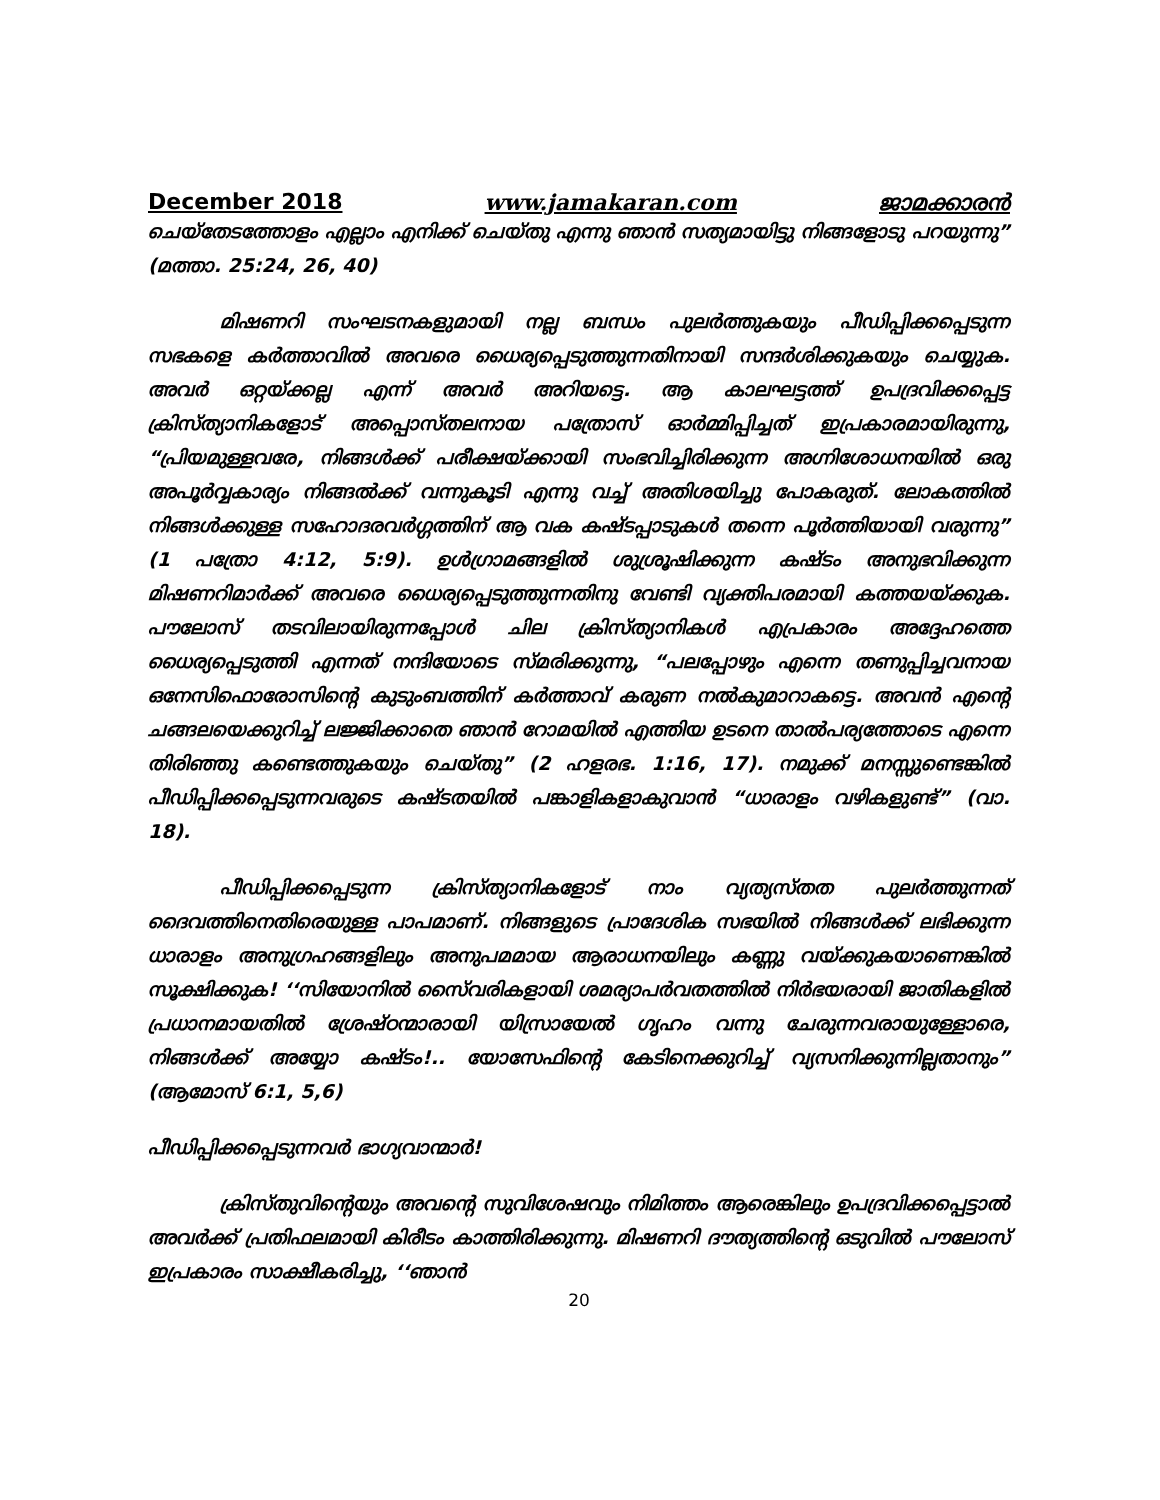December 2018 www.jamakaran.com ജാമക്കാരൻ
ചെയ്തേടത്തോളം എല്ലാം എനിക്ക് ചെയ്തു എന്നു ഞാൻ സത്യമായിട്ടു നിങ്ങളോടു പറയുന്നു” (മത്താ. 25:24, 26, 40)
മിഷണറി സംഘടനകളുമായി നല്ല ബന്ധം പുലർത്തുകയും പീഡിപ്പിക്കപ്പെടുന്ന സഭകളെ കർത്താവിൽ അവരെ ധൈര്യപ്പെടുത്തുന്നതിനായി സന്ദർശിക്കുകയും ചെയ്യുക. അവർ ഒറ്റയ്ക്കല്ല എന്ന് അവർ അറിയട്ടെ. ആ കാലഘട്ടത്ത് ഉപദ്രവിക്കപ്പെട്ട ക്രിസ്ത്യാനികളോട് അപ്പൊസ്തലനായ പത്രോസ് ഓർമ്മിപ്പിച്ചത് ഇപ്രകാരമായിരുന്നു, “പ്രിയമുള്ളവരേ, നിങ്ങൾക്ക് പരീക്ഷയ്ക്കായി സംഭവിച്ചിരിക്കുന്ന അഗ്നിശോധനയിൽ ഒരു അപൂർവ്വകാര്യം നിങ്ങൽക്ക് വന്നുകൂടി എന്നു വച്ച് അതിശയിച്ചു പോകരുത്. ലോകത്തിൽ നിങ്ങൾക്കുള്ള സഹോദരവർഗ്ഗത്തിന് ആ വക കഷ്ടപ്പാടുകൾ തന്നെ പൂർത്തിയായി വരുന്നു” (1 പത്രോ 4:12, 5:9). ഉൾഗ്രാമങ്ങളിൽ ശുശ്രൂഷിക്കുന്ന കഷ്ടം അനുഭവിക്കുന്ന മിഷണറിമാർക്ക് അവരെ ധൈര്യപ്പെടുത്തുന്നതിനു വേണ്ടി വ്യക്തിപരമായി കത്തയയ്ക്കുക. പൗലോസ് തടവിലായിരുന്നപ്പോൾ ചില ക്രിസ്ത്യാനികൾ എപ്രകാരം അദ്ദേഹത്തെ ധൈര്യപ്പെടുത്തി എന്നത് നന്ദിയോടെ സ്മരിക്കുന്നു, “പലപ്പോഴും എന്നെ തണുപ്പിച്ചവനായ ഒനേസിഫൊരോസിന്റെ കുടുംബത്തിന് കർത്താവ് കരുണ നൽകുമാറാകട്ടെ. അവൻ എന്റെ ചങ്ങലയെക്കുറിച്ച് ലജ്ജിക്കാതെ ഞാൻ റോമയിൽ എത്തിയ ഉടനെ താൽപര്യത്തോടെ എന്നെ തിരിഞ്ഞു കണ്ടെത്തുകയും ചെയ്തു” (2 ഹളരഭ. 1:16, 17). നമുക്ക് മനസ്സുണ്ടെങ്കിൽ പീഡിപ്പിക്കപ്പെടുന്നവരുടെ കഷ്ടതയിൽ പങ്കാളികളാകുവാൻ “ധാരാളം വഴികളുണ്ട്” (വാ. 18).
പീഡിപ്പിക്കപ്പെടുന്ന ക്രിസ്ത്യാനികളോട് നാം വ്യത്യസ്തത പുലർത്തുന്നത് ദൈവത്തിനെതിരെയുള്ള പാപമാണ്. നിങ്ങളുടെ പ്രാദേശിക സഭയിൽ നിങ്ങൾക്ക് ലഭിക്കുന്ന ധാരാളം അനുഗ്രഹങ്ങളിലും അനുപമമായ ആരാധനയിലും കണ്ണു വയ്ക്കുകയാണെങ്കിൽ സൂക്ഷിക്കുക! ‘‘സിയോനിൽ സൈ്വരികളായി ശമര്യാപർവതത്തിൽ നിർഭയരായി ജാതികളിൽ പ്രധാനമായതിൽ ശ്രേഷ്ഠന്മാരായി യിസ്രായേൽ ഗൃഹം വന്നു ചേരുന്നവരായുള്ളോരെ, നിങ്ങൾക്ക് അയ്യോ കഷ്ടം!.. യോസേഫിന്റെ കേടിനെക്കുറിച്ച് വ്യസനിക്കുന്നില്ലതാനും” (ആമോസ് 6:1, 5,6)
പീഡിപ്പിക്കപ്പെടുന്നവർ ഭാഗ്യവാന്മാർ!
ക്രിസ്തുവിന്റെയും അവന്റെ സുവിശേഷവും നിമിത്തം ആരെങ്കിലും ഉപദ്രവിക്കപ്പെട്ടാൽ അവർക്ക് പ്രതിഫലമായി കിരീടം കാത്തിരിക്കുന്നു. മിഷണറി ദൗത്യത്തിന്റെ ഒടുവിൽ പൗലോസ് ഇപ്രകാരം സാക്ഷീകരിച്ചു, ‘‘ഞാൻ
20